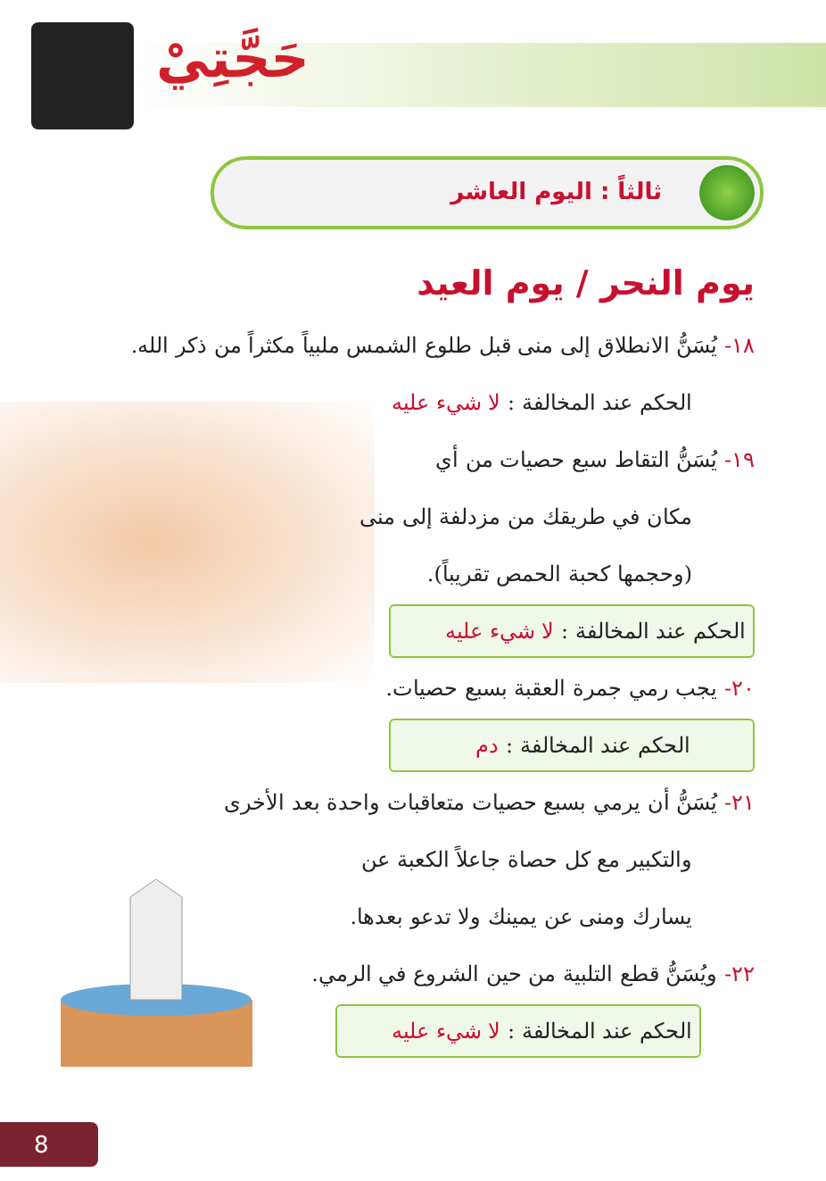حَجَّتِيْ
ثالثاً : اليوم العاشر
يوم النحر / يوم العيد
١٨- يُسَنُّ الانطلاق إلى منى قبل طلوع الشمس ملبياً مكثراً من ذكر الله.
الحكم عند المخالفة : لا شيء عليه
١٩- يُسَنُّ التقاط سبع حصيات من أي
مكان في طريقك من مزدلفة إلى منى
(وحجمها كحبة الحمص تقريباً).
الحكم عند المخالفة : لا شيء عليه
٢٠- يجب رمي جمرة العقبة بسبع حصيات.
الحكم عند المخالفة : دم
٢١- يُسَنُّ أن يرمي بسبع حصيات متعاقبات واحدة بعد الأخرى
والتكبير مع كل حصاة جاعلاً الكعبة عن
يسارك ومنى عن يمينك ولا تدعو بعدها.
٢٢- ويُسَنُّ قطع التلبية من حين الشروع في الرمي.
الحكم عند المخالفة : لا شيء عليه
8